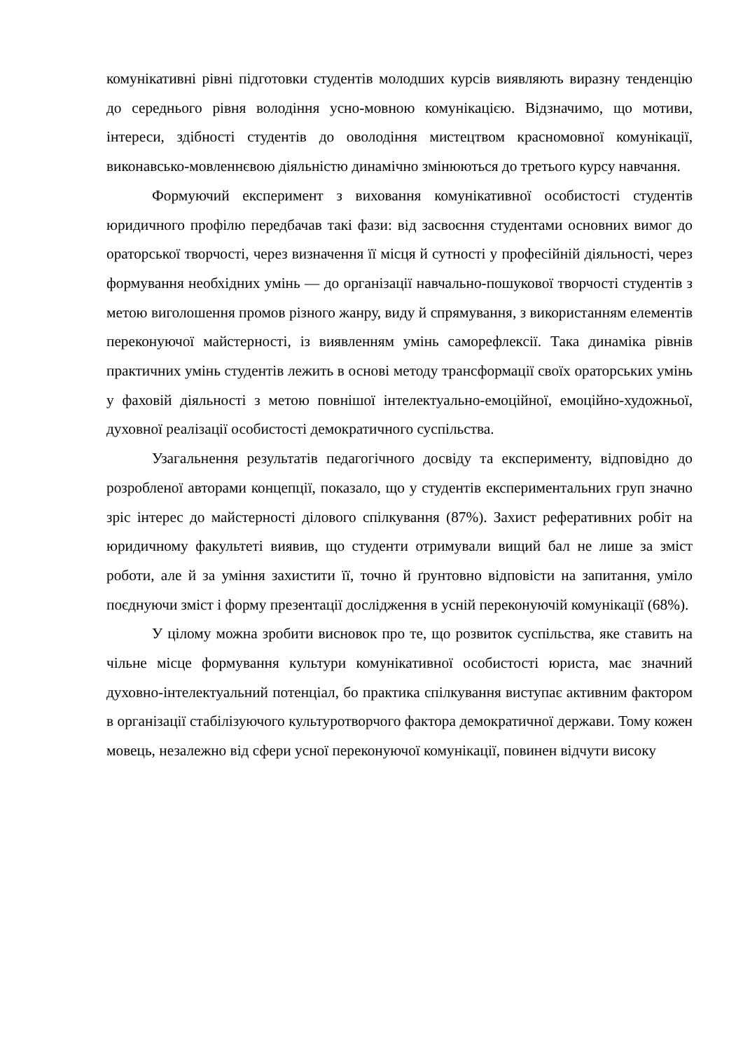комунікативні рівні підготовки студентів молодших курсів виявляють виразну тенденцію до середнього рівня володіння усно-мовною комунікацією. Відзначимо, що мотиви, інтереси, здібності студентів до оволодіння мистецтвом красномовної комунікації, виконавсько-мовленнєвою діяльністю динамічно змінюються до третього курсу навчання.
Формуючий експеримент з виховання комунікативної особистості студентів юридичного профілю передбачав такі фази: від засвоєння студентами основних вимог до ораторської творчості, через визначення її місця й сутності у професійній діяльності, через формування необхідних умінь — до організації навчально-пошукової творчості студентів з метою виголошення промов різного жанру, виду й спрямування, з використанням елементів переконуючої майстерності, із виявленням умінь саморефлексії. Така динаміка рівнів практичних умінь студентів лежить в основі методу трансформації своїх ораторських умінь у фаховій діяльності з метою повнішої інтелектуально-емоційної, емоційно-художньої, духовної реалізації особистості демократичного суспільства.
Узагальнення результатів педагогічного досвіду та експерименту, відповідно до розробленої авторами концепції, показало, що у студентів експериментальних груп значно зріс інтерес до майстерності ділового спілкування (87%). Захист реферативних робіт на юридичному факультеті виявив, що студенти отримували вищий бал не лише за зміст роботи, але й за уміння захистити її, точно й ґрунтовно відповісти на запитання, уміло поєднуючи зміст і форму презентації дослідження в усній переконуючій комунікації (68%).
У цілому можна зробити висновок про те, що розвиток суспільства, яке ставить на чільне місце формування культури комунікативної особистості юриста, має значний духовно-інтелектуальний потенціал, бо практика спілкування виступає активним фактором в організації стабілізуючого культуротворчого фактора демократичної держави. Тому кожен мовець, незалежно від сфери усної переконуючої комунікації, повинен відчути високу